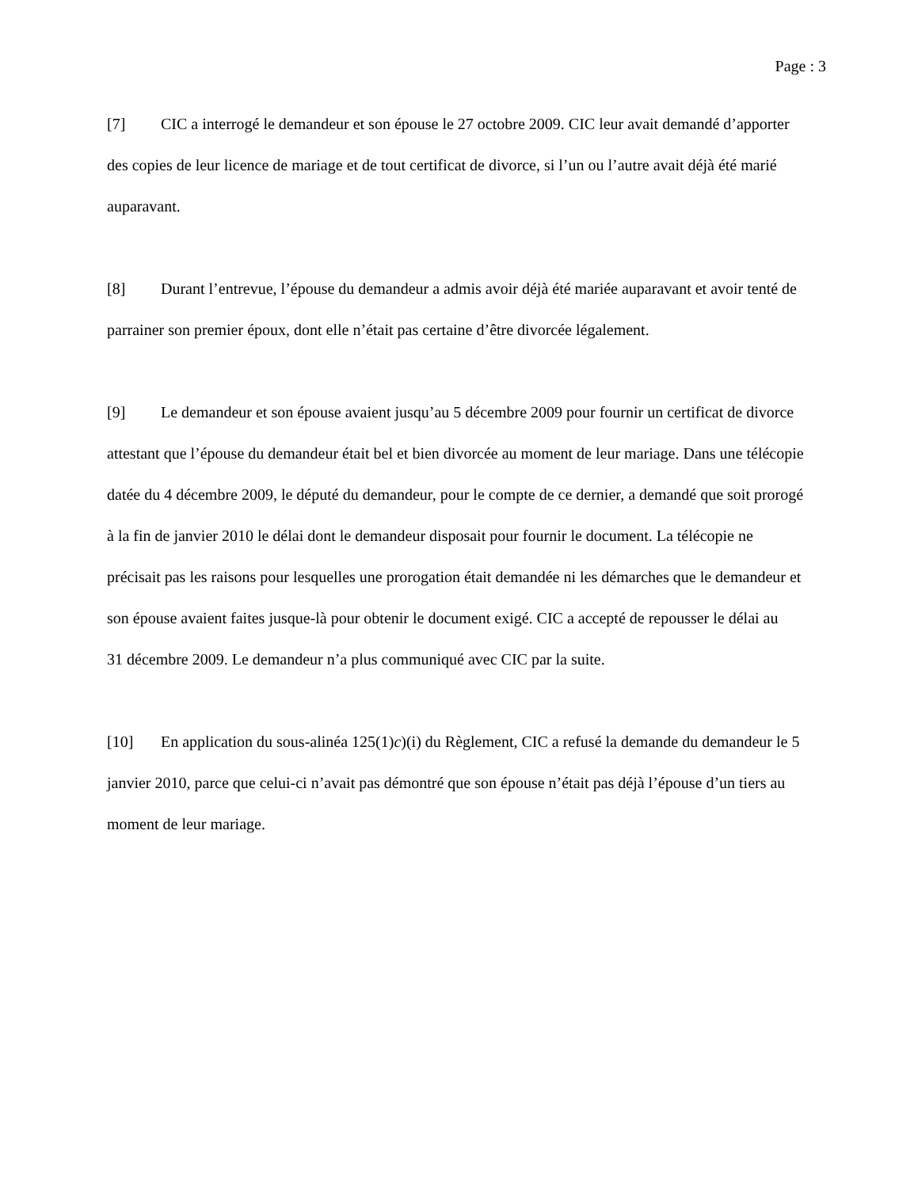Page : 3
[7] CIC a interrogé le demandeur et son épouse le 27 octobre 2009. CIC leur avait demandé d’apporter des copies de leur licence de mariage et de tout certificat de divorce, si l’un ou l’autre avait déjà été marié auparavant.
[8] Durant l’entrevue, l’épouse du demandeur a admis avoir déjà été mariée auparavant et avoir tenté de parrainer son premier époux, dont elle n’était pas certaine d’être divorcée légalement.
[9] Le demandeur et son épouse avaient jusqu’au 5 décembre 2009 pour fournir un certificat de divorce attestant que l’épouse du demandeur était bel et bien divorcée au moment de leur mariage. Dans une télécopie datée du 4 décembre 2009, le député du demandeur, pour le compte de ce dernier, a demandé que soit prorogé à la fin de janvier 2010 le délai dont le demandeur disposait pour fournir le document. La télécopie ne précisait pas les raisons pour lesquelles une prorogation était demandée ni les démarches que le demandeur et son épouse avaient faites jusque-là pour obtenir le document exigé. CIC a accepté de repousser le délai au
31 décembre 2009. Le demandeur n’a plus communiqué avec CIC par la suite.
[10] En application du sous-alinéa 125(1)c)(i) du Règlement, CIC a refusé la demande du demandeur le 5 janvier 2010, parce que celui-ci n’avait pas démontré que son épouse n’était pas déjà l’épouse d’un tiers au moment de leur mariage.